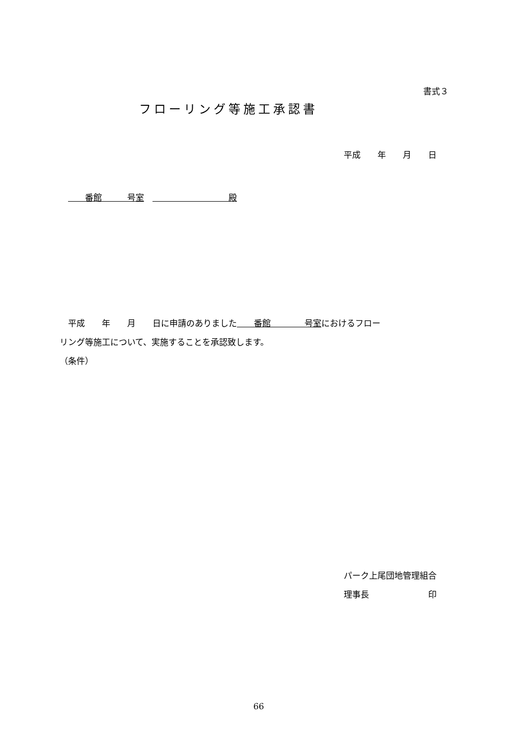書式３
フローリング等施工承認書
平成　　年　　月　　日
　　番館　　　号室　　　　　　　　　　殿
　平成　　年　　月　　日に申請のありました　　番館　　　　号室におけるフロー リング等施工について、実施することを承認致します。 （条件）
パーク上尾団地管理組合 理事長　　　　　　　印
66